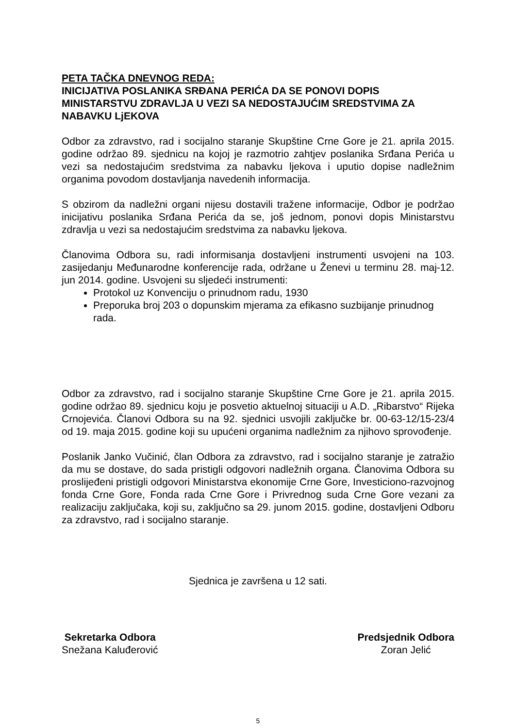PETA TAČKA DNEVNOG REDA:
INICIJATIVA POSLANIKA SRĐANA PERIĆA DA SE PONOVI DOPIS MINISTARSTVU ZDRAVLJA U VEZI SA NEDOSTAJUĆIM SREDSTVIMA ZA NABAVKU LjEKOVA
Odbor za zdravstvo, rad i socijalno staranje Skupštine Crne Gore je 21. aprila 2015. godine održao 89. sjednicu na kojoj je razmotrio zahtjev poslanika Srđana Perića u vezi sa nedostajućim sredstvima za nabavku ljekova i uputio dopise nadležnim organima povodom dostavljanja navedenih informacija.
S obzirom da nadležni organi nijesu dostavili tražene informacije, Odbor je podržao inicijativu poslanika Srđana Perića da se, još jednom, ponovi dopis Ministarstvu zdravlja u vezi sa nedostajućim sredstvima za nabavku ljekova.
Članovima Odbora su, radi informisanja dostavljeni instrumenti usvojeni na 103. zasijedanju Međunarodne konferencije rada, održane u Ženevi u terminu 28. maj-12. jun 2014. godine. Usvojeni su sljedeći instrumenti:
Protokol uz Konvenciju o prinudnom radu, 1930
Preporuka broj 203 o dopunskim mjerama za efikasno suzbijanje prinudnog rada.
Odbor za zdravstvo, rad i socijalno staranje Skupštine Crne Gore je 21. aprila 2015. godine održao 89. sjednicu koju je posvetio aktuelnoj situaciji u A.D. „Ribarstvo“ Rijeka Crnojevića. Članovi Odbora su na 92. sjednici usvojili zaključke br. 00-63-12/15-23/4 od 19. maja 2015. godine koji su upućeni organima nadležnim za njihovo sprovođenje.
Poslanik Janko Vučinić, član Odbora za zdravstvo, rad i socijalno staranje je zatražio da mu se dostave, do sada pristigli odgovori nadležnih organa. Članovima Odbora su proslijeđeni pristigli odgovori Ministarstva ekonomije Crne Gore, Investiciono-razvojnog fonda Crne Gore, Fonda rada Crne Gore i Privrednog suda Crne Gore vezani za realizaciju zaključaka, koji su, zaključno sa 29. junom 2015. godine, dostavljeni Odboru za zdravstvo, rad i socijalno staranje.
Sjednica je završena u 12 sati.
Sekretarka Odbora
Snežana Kaluđerović
Predsjednik Odbora
Zoran Jelić
5